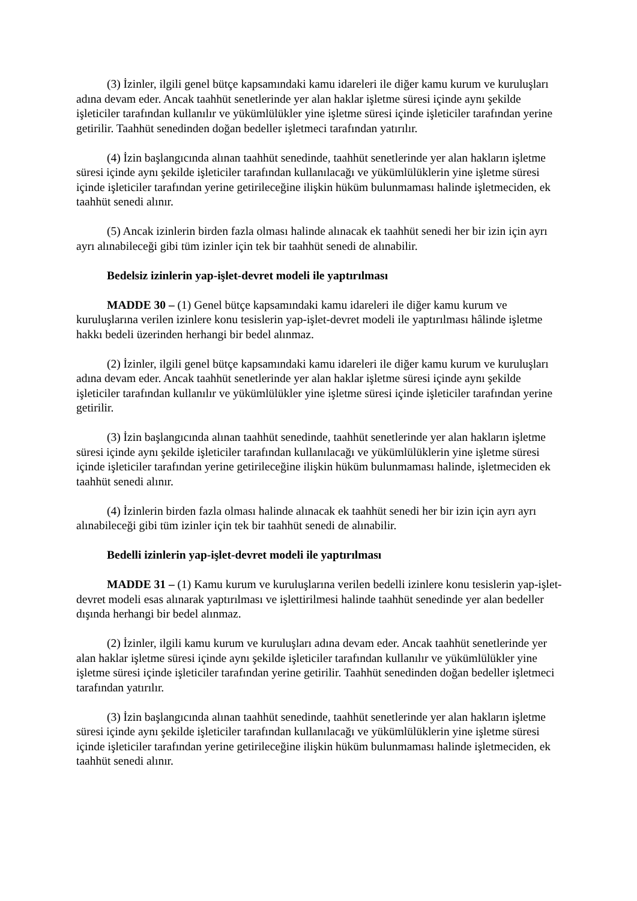(3) İzinler, ilgili genel bütçe kapsamındaki kamu idareleri ile diğer kamu kurum ve kuruluşları adına devam eder. Ancak taahhüt senetlerinde yer alan haklar işletme süresi içinde aynı şekilde işleticiler tarafından kullanılır ve yükümlülükler yine işletme süresi içinde işleticiler tarafından yerine getirilir. Taahhüt senedinden doğan bedeller işletmeci tarafından yatırılır.
(4) İzin başlangıcında alınan taahhüt senedinde, taahhüt senetlerinde yer alan hakların işletme süresi içinde aynı şekilde işleticiler tarafından kullanılacağı ve yükümlülüklerin yine işletme süresi içinde işleticiler tarafından yerine getirileceğine ilişkin hüküm bulunmaması halinde işletmeciden, ek taahhüt senedi alınır.
(5) Ancak izinlerin birden fazla olması halinde alınacak ek taahhüt senedi her bir izin için ayrı ayrı alınabileceği gibi tüm izinler için tek bir taahhüt senedi de alınabilir.
Bedelsiz izinlerin yap-işlet-devret modeli ile yaptırılması
MADDE 30 – (1) Genel bütçe kapsamındaki kamu idareleri ile diğer kamu kurum ve kuruluşlarına verilen izinlere konu tesislerin yap-işlet-devret modeli ile yaptırılması hâlinde işletme hakkı bedeli üzerinden herhangi bir bedel alınmaz.
(2) İzinler, ilgili genel bütçe kapsamındaki kamu idareleri ile diğer kamu kurum ve kuruluşları adına devam eder. Ancak taahhüt senetlerinde yer alan haklar işletme süresi içinde aynı şekilde işleticiler tarafından kullanılır ve yükümlülükler yine işletme süresi içinde işleticiler tarafından yerine getirilir.
(3) İzin başlangıcında alınan taahhüt senedinde, taahhüt senetlerinde yer alan hakların işletme süresi içinde aynı şekilde işleticiler tarafından kullanılacağı ve yükümlülüklerin yine işletme süresi içinde işleticiler tarafından yerine getirileceğine ilişkin hüküm bulunmaması halinde, işletmeciden ek taahhüt senedi alınır.
(4) İzinlerin birden fazla olması halinde alınacak ek taahhüt senedi her bir izin için ayrı ayrı alınabileceği gibi tüm izinler için tek bir taahhüt senedi de alınabilir.
Bedelli izinlerin yap-işlet-devret modeli ile yaptırılması
MADDE 31 – (1) Kamu kurum ve kuruluşlarına verilen bedelli izinlere konu tesislerin yap-işlet-devret modeli esas alınarak yaptırılması ve işlettirilmesi halinde taahhüt senedinde yer alan bedeller dışında herhangi bir bedel alınmaz.
(2) İzinler, ilgili kamu kurum ve kuruluşları adına devam eder. Ancak taahhüt senetlerinde yer alan haklar işletme süresi içinde aynı şekilde işleticiler tarafından kullanılır ve yükümlülükler yine işletme süresi içinde işleticiler tarafından yerine getirilir. Taahhüt senedinden doğan bedeller işletmeci tarafından yatırılır.
(3) İzin başlangıcında alınan taahhüt senedinde, taahhüt senetlerinde yer alan hakların işletme süresi içinde aynı şekilde işleticiler tarafından kullanılacağı ve yükümlülüklerin yine işletme süresi içinde işleticiler tarafından yerine getirileceğine ilişkin hüküm bulunmaması halinde işletmeciden, ek taahhüt senedi alınır.